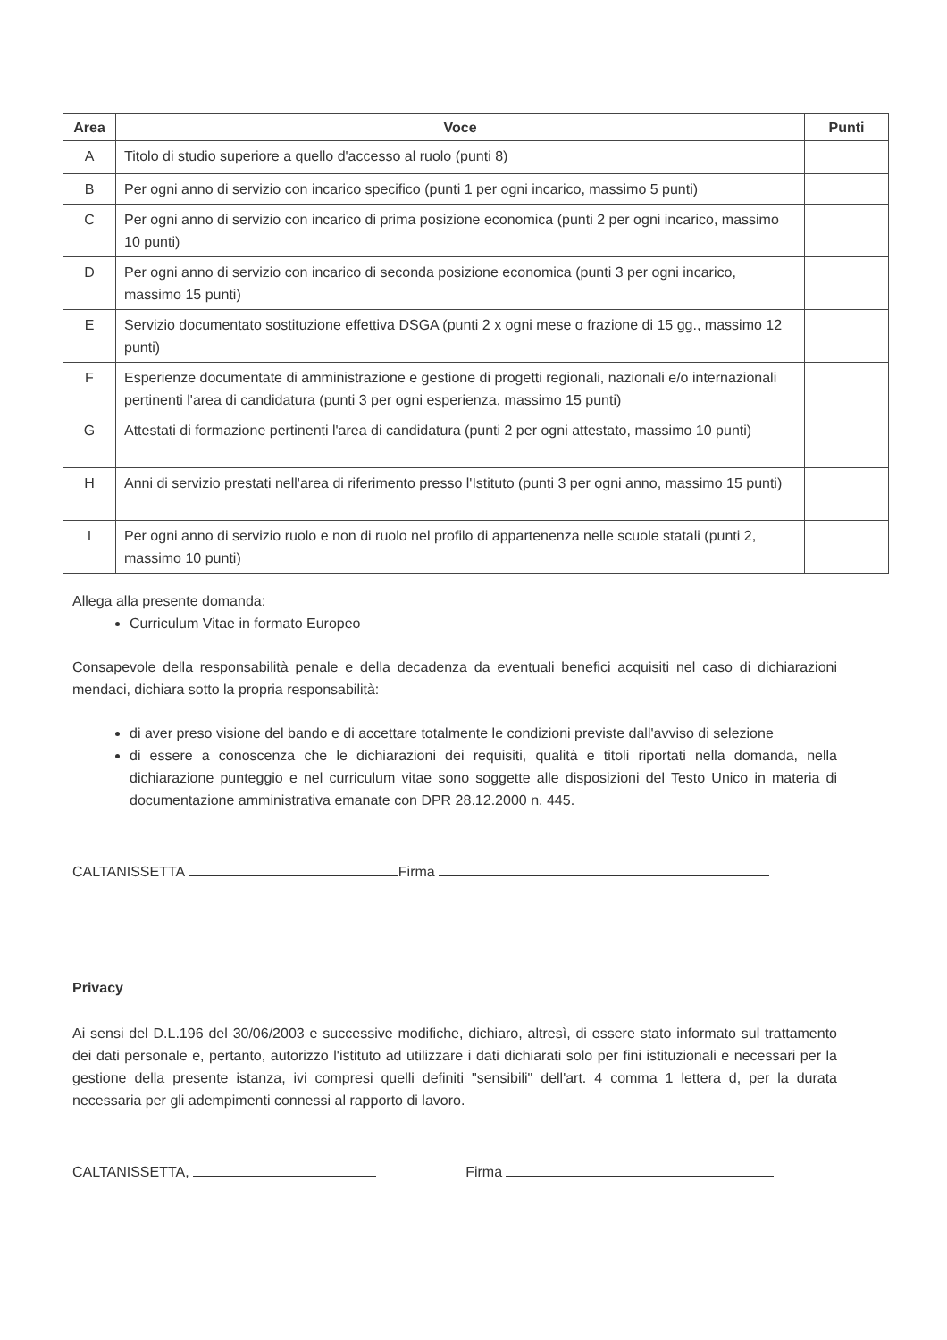| Area | Voce | Punti |
| --- | --- | --- |
| A | Titolo di studio superiore a quello d'accesso al ruolo (punti 8) | |
| B | Per ogni anno di servizio con incarico specifico (punti 1 per ogni incarico, massimo 5 punti) | |
| C | Per ogni anno di servizio con incarico di prima posizione economica (punti 2 per ogni incarico, massimo 10 punti) | |
| D | Per ogni anno di servizio con incarico di seconda posizione economica (punti 3 per ogni incarico, massimo 15 punti) | |
| E | Servizio documentato sostituzione effettiva DSGA (punti 2 x ogni mese o frazione di 15 gg., massimo 12 punti) | |
| F | Esperienze documentate di amministrazione e gestione di progetti regionali, nazionali e/o internazionali pertinenti l'area di candidatura (punti 3 per ogni esperienza, massimo 15 punti) | |
| G | Attestati di formazione pertinenti l'area di candidatura (punti 2 per ogni attestato, massimo 10 punti) | |
| H | Anni di servizio prestati nell'area di riferimento presso l'Istituto (punti 3 per ogni anno, massimo 15 punti) | |
| I | Per ogni anno di servizio ruolo e non di ruolo nel profilo di appartenenza nelle scuole statali (punti 2, massimo 10 punti) | |
Allega alla presente domanda:
Curriculum Vitae in formato Europeo
Consapevole della responsabilità penale e della decadenza da eventuali benefici acquisiti nel caso di dichiarazioni mendaci, dichiara sotto la propria responsabilità:
di aver preso visione del bando e di accettare totalmente le condizioni previste dall'avviso di selezione
di essere a conoscenza che le dichiarazioni dei requisiti, qualità e titoli riportati nella domanda, nella dichiarazione punteggio e nel curriculum vitae sono soggette alle disposizioni del Testo Unico in materia di documentazione amministrativa emanate con DPR 28.12.2000 n. 445.
CALTANISSETTA Firma
Privacy
Ai sensi del D.L.196 del 30/06/2003 e successive modifiche, dichiaro, altresì, di essere stato informato sul trattamento dei dati personale e, pertanto, autorizzo l'istituto ad utilizzare i dati dichiarati solo per fini istituzionali e necessari per la gestione della presente istanza, ivi compresi quelli definiti "sensibili" dell'art. 4 comma 1 lettera d, per la durata necessaria per gli adempimenti connessi al rapporto di lavoro.
CALTANISSETTA, Firma